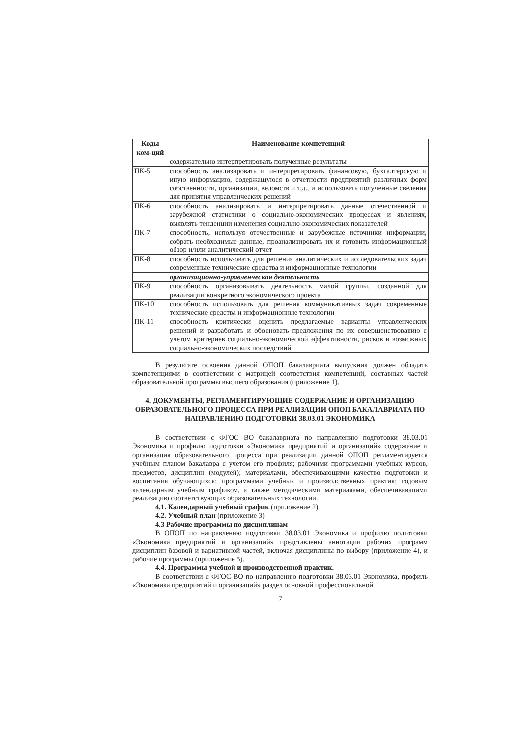| Коды ком-ций | Наименование компетенций |
| --- | --- |
| | содержательно интерпретировать полученные результаты |
| ПК-5 | способность анализировать и интерпретировать финансовую, бухгалтерскую и иную информацию, содержащуюся в отчетности предприятий различных форм собственности, организаций, ведомств и т.д., и использовать полученные сведения для принятия управленческих решений |
| ПК-6 | способность анализировать и интерпретировать данные отечественной и зарубежной статистики о социально-экономических процессах и явлениях, выявлять тенденции изменения социально-экономических показателей |
| ПК-7 | способность, используя отечественные и зарубежные источники информации, собрать необходимые данные, проанализировать их и готовить информационный обзор и/или аналитический отчет |
| ПК-8 | способность использовать для решения аналитических и исследовательских задач современные технические средства и информационные технологии |
| | организационно-управленческая деятельность |
| ПК-9 | способность организовывать деятельность малой группы, созданной для реализации конкретного экономического проекта |
| ПК-10 | способность использовать для решения коммуникативных задач современные технические средства и информационные технологии |
| ПК-11 | способность критически оценить предлагаемые варианты управленческих решений и разработать и обосновать предложения по их совершенствованию с учетом критериев социально-экономической эффективности, рисков и возможных социально-экономических последствий |
В результате освоения данной ОПОП бакалавриата выпускник должен обладать компетенциями в соответствии с матрицей соответствия компетенций, составных частей образовательной программы высшего образования (приложение 1).
4. ДОКУМЕНТЫ, РЕГЛАМЕНТИРУЮЩИЕ СОДЕРЖАНИЕ И ОРГАНИЗАЦИЮ ОБРАЗОВАТЕЛЬНОГО ПРОЦЕССА ПРИ РЕАЛИЗАЦИИ ОПОП БАКАЛАВРИАТА ПО НАПРАВЛЕНИЮ ПОДГОТОВКИ 38.03.01 ЭКОНОМИКА
В соответствии с ФГОС ВО бакалавриата по направлению подготовки 38.03.01 Экономика и профилю подготовки «Экономика предприятий и организаций» содержание и организация образовательного процесса при реализации данной ОПОП регламентируется учебным планом бакалавра с учетом его профиля; рабочими программами учебных курсов, предметов, дисциплин (модулей); материалами, обеспечивающими качество подготовки и воспитания обучающихся; программами учебных и производственных практик; годовым календарным учебным графиком, а также методическими материалами, обеспечивающими реализацию соответствующих образовательных технологий.
4.1. Календарный учебный график (приложение 2)
4.2. Учебный план (приложение 3)
4.3 Рабочие программы по дисциплинам
В ОПОП по направлению подготовки 38.03.01 Экономика и профилю подготовки «Экономика предприятий и организаций» представлены аннотации рабочих программ дисциплин базовой и вариативной частей, включая дисциплины по выбору (приложение 4), и рабочие программы (приложение 5).
4.4. Программы учебной и производственной практик.
В соответствии с ФГОС ВО по направлению подготовки 38.03.01 Экономика, профиль «Экономика предприятий и организаций» раздел основной профессиональной
7